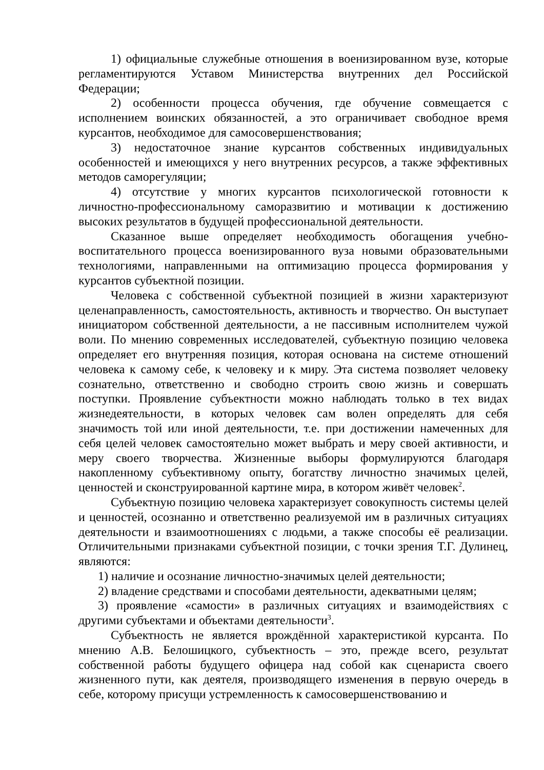1) официальные служебные отношения в военизированном вузе, которые регламентируются Уставом Министерства внутренних дел Российской Федерации;
2) особенности процесса обучения, где обучение совмещается с исполнением воинских обязанностей, а это ограничивает свободное время курсантов, необходимое для самосовершенствования;
3) недостаточное знание курсантов собственных индивидуальных особенностей и имеющихся у него внутренних ресурсов, а также эффективных методов саморегуляции;
4) отсутствие у многих курсантов психологической готовности к личностно-профессиональному саморазвитию и мотивации к достижению высоких результатов в будущей профессиональной деятельности.
Сказанное выше определяет необходимость обогащения учебно-воспитательного процесса военизированного вуза новыми образовательными технологиями, направленными на оптимизацию процесса формирования у курсантов субъектной позиции.
Человека с собственной субъектной позицией в жизни характеризуют целенаправленность, самостоятельность, активность и творчество. Он выступает инициатором собственной деятельности, а не пассивным исполнителем чужой воли. По мнению современных исследователей, субъектную позицию человека определяет его внутренняя позиция, которая основана на системе отношений человека к самому себе, к человеку и к миру. Эта система позволяет человеку сознательно, ответственно и свободно строить свою жизнь и совершать поступки. Проявление субъектности можно наблюдать только в тех видах жизнедеятельности, в которых человек сам волен определять для себя значимость той или иной деятельности, т.е. при достижении намеченных для себя целей человек самостоятельно может выбрать и меру своей активности, и меру своего творчества. Жизненные выборы формулируются благодаря накопленному субъективному опыту, богатству личностно значимых целей, ценностей и сконструированной картине мира, в котором живёт человек<sup>2</sup>.
Субъектную позицию человека характеризует совокупность системы целей и ценностей, осознанно и ответственно реализуемой им в различных ситуациях деятельности и взаимоотношениях с людьми, а также способы её реализации. Отличительными признаками субъектной позиции, с точки зрения Т.Г. Дулинец, являются:
1) наличие и осознание личностно-значимых целей деятельности;
2) владение средствами и способами деятельности, адекватными целям;
3) проявление «самости» в различных ситуациях и взаимодействиях с другими субъектами и объектами деятельности<sup>3</sup>.
Субъектность не является врождённой характеристикой курсанта. По мнению А.В. Белошицкого, субъектность – это, прежде всего, результат собственной работы будущего офицера над собой как сценариста своего жизненного пути, как деятеля, производящего изменения в первую очередь в себе, которому присущи устремленность к самосовершенствованию и